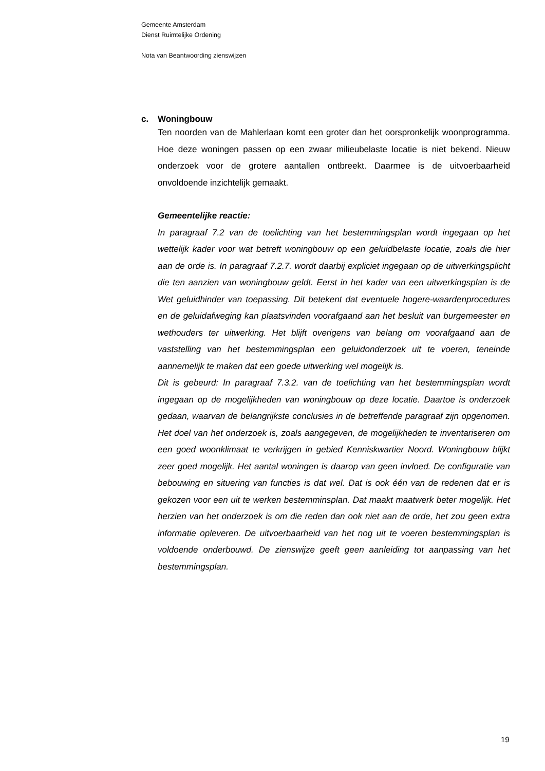Gemeente Amsterdam
Dienst Ruimtelijke Ordening
Nota van Beantwoording zienswijzen
c. Woningbouw
Ten noorden van de Mahlerlaan komt een groter dan het oorspronkelijk woonprogramma. Hoe deze woningen passen op een zwaar milieubelaste locatie is niet bekend. Nieuw onderzoek voor de grotere aantallen ontbreekt. Daarmee is de uitvoerbaarheid onvoldoende inzichtelijk gemaakt.
Gemeentelijke reactie:
In paragraaf 7.2 van de toelichting van het bestemmingsplan wordt ingegaan op het wettelijk kader voor wat betreft woningbouw op een geluidbelaste locatie, zoals die hier aan de orde is. In paragraaf 7.2.7. wordt daarbij expliciet ingegaan op de uitwerkingsplicht die ten aanzien van woningbouw geldt. Eerst in het kader van een uitwerkingsplan is de Wet geluidhinder van toepassing. Dit betekent dat eventuele hogere-waardenprocedures en de geluidafweging kan plaatsvinden voorafgaand aan het besluit van burgemeester en wethouders ter uitwerking. Het blijft overigens van belang om voorafgaand aan de vaststelling van het bestemmingsplan een geluidonderzoek uit te voeren, teneinde aannemelijk te maken dat een goede uitwerking wel mogelijk is.
Dit is gebeurd: In paragraaf 7.3.2. van de toelichting van het bestemmingsplan wordt ingegaan op de mogelijkheden van woningbouw op deze locatie. Daartoe is onderzoek gedaan, waarvan de belangrijkste conclusies in de betreffende paragraaf zijn opgenomen. Het doel van het onderzoek is, zoals aangegeven, de mogelijkheden te inventariseren om een goed woonklimaat te verkrijgen in gebied Kenniskwartier Noord. Woningbouw blijkt zeer goed mogelijk. Het aantal woningen is daarop van geen invloed. De configuratie van bebouwing en situering van functies is dat wel. Dat is ook één van de redenen dat er is gekozen voor een uit te werken bestemminsplan. Dat maakt maatwerk beter mogelijk. Het herzien van het onderzoek is om die reden dan ook niet aan de orde, het zou geen extra informatie opleveren. De uitvoerbaarheid van het nog uit te voeren bestemmingsplan is voldoende onderbouwd. De zienswijze geeft geen aanleiding tot aanpassing van het bestemmingsplan.
19